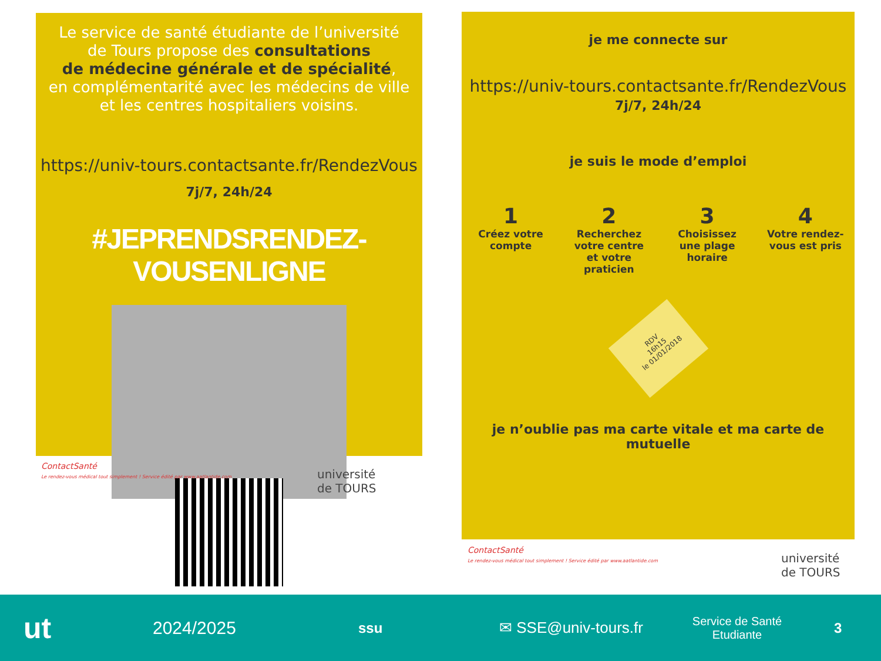Le service de santé étudiante de l’université
de Tours propose des consultations
de médecine générale et de spécialité,
en complémentarité avec les médecins de ville
et les centres hospitaliers voisins.
https://univ-tours.contactsante.fr/RendezVous
7j/7, 24h/24
#JEPRENDSRENDEZ-VOUSENLIGNE
ContactSanté
Le rendez-vous médical tout simplement ! Service édité par www.aatlantide.com
université
de TOURS
je me connecte sur
https://univ-tours.contactsante.fr/RendezVous
7j/7, 24h/24
je suis le mode d’emploi
1
Créez votre compte
2
Recherchez votre centre et votre praticien
3
Choisissez une plage horaire
4
Votre rendez-vous est pris
RDV
16h15
le 01/01/2018
je n’oublie pas ma carte vitale et ma carte de mutuelle
ContactSanté
Le rendez-vous médical tout simplement ! Service édité par www.aatlantide.com
université
de TOURS
ut
2024/2025
ssu
✉ SSE@univ-tours.fr
Service de Santé
Etudiante
3